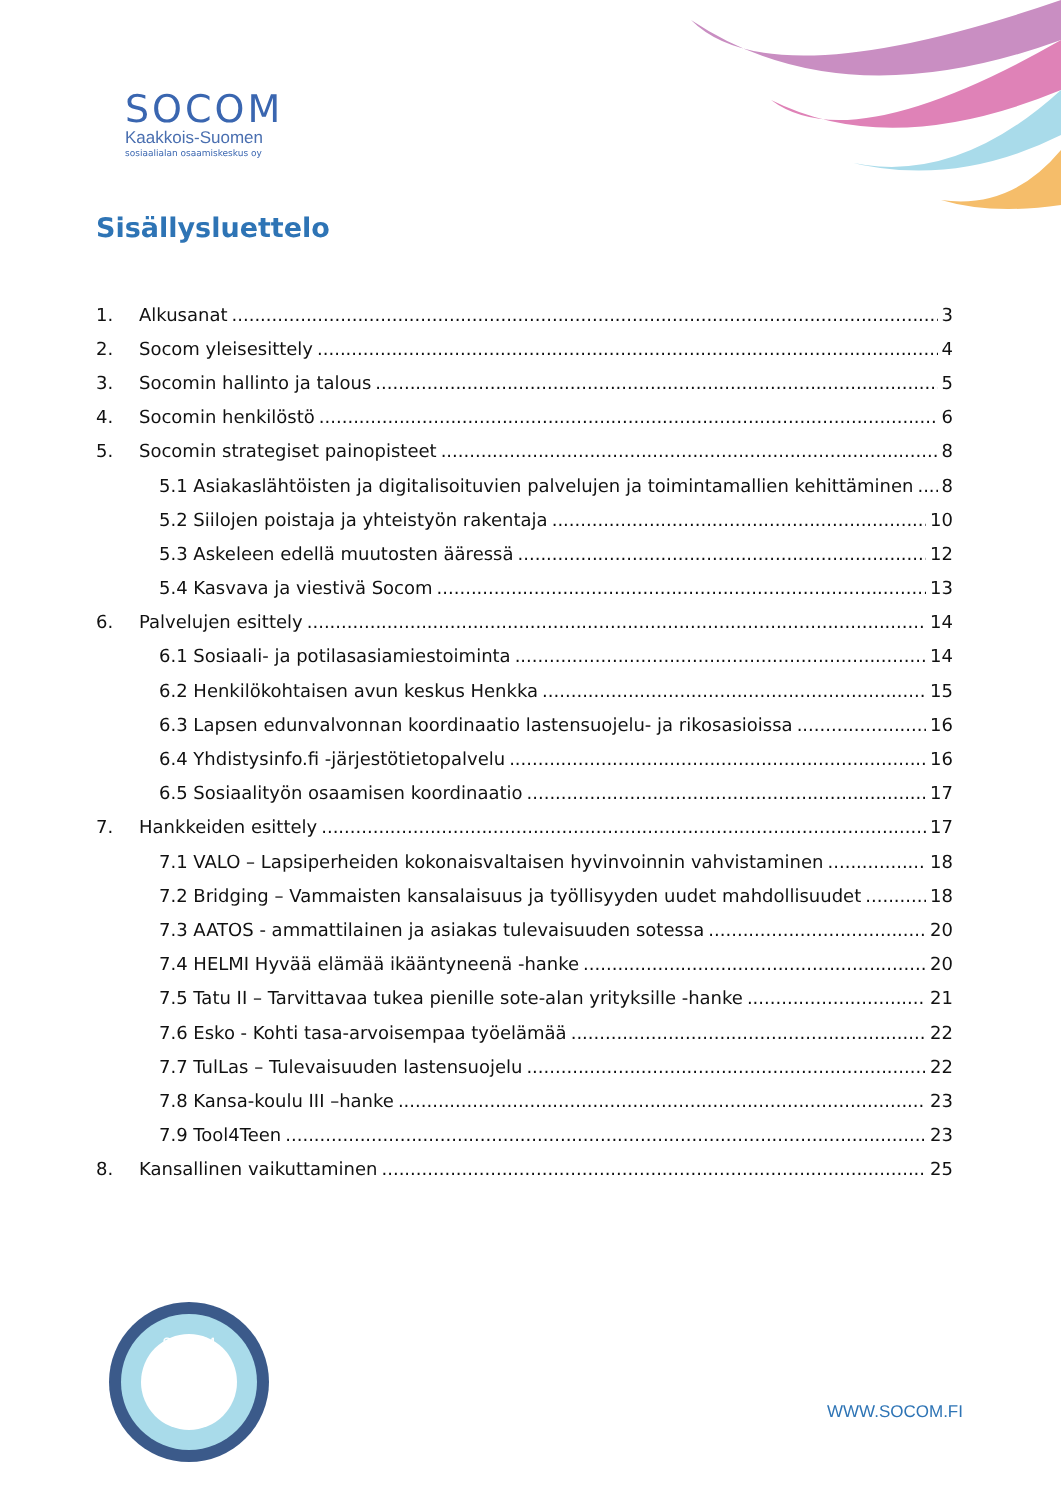SOCOM
Kaakkois-Suomen
sosiaalialan osaamiskeskus oy
Sisällysluettelo
1. Alkusanat 3
2. Socom yleisesittely 4
3. Socomin hallinto ja talous 5
4. Socomin henkilöstö 6
5. Socomin strategiset painopisteet 8
5.1 Asiakaslähtöisten ja digitalisoituvien palvelujen ja toimintamallien kehittäminen 8
5.2 Siilojen poistaja ja yhteistyön rakentaja 10
5.3 Askeleen edellä muutosten ääressä 12
5.4 Kasvava ja viestivä Socom 13
6. Palvelujen esittely 14
6.1 Sosiaali- ja potilasasiamiestoiminta 14
6.2 Henkilökohtaisen avun keskus Henkka 15
6.3 Lapsen edunvalvonnan koordinaatio lastensuojelu- ja rikosasioissa 16
6.4 Yhdistysinfo.fi -järjestötietopalvelu 16
6.5 Sosiaalityön osaamisen koordinaatio 17
7. Hankkeiden esittely 17
7.1 VALO – Lapsiperheiden kokonaisvaltaisen hyvinvoinnin vahvistaminen 18
7.2 Bridging – Vammaisten kansalaisuus ja työllisyyden uudet mahdollisuudet 18
7.3 AATOS - ammattilainen ja asiakas tulevaisuuden sotessa 20
7.4 HELMI Hyvää elämää ikääntyneenä -hanke 20
7.5 Tatu II – Tarvittavaa tukea pienille sote-alan yrityksille -hanke 21
7.6 Esko - Kohti tasa-arvoisempaa työelämää 22
7.7 TulLas – Tulevaisuuden lastensuojelu 22
7.8 Kansa-koulu III –hanke 23
7.9 Tool4Teen 23
8. Kansallinen vaikuttaminen 25
SOCOM
WWW.SOCOM.FI